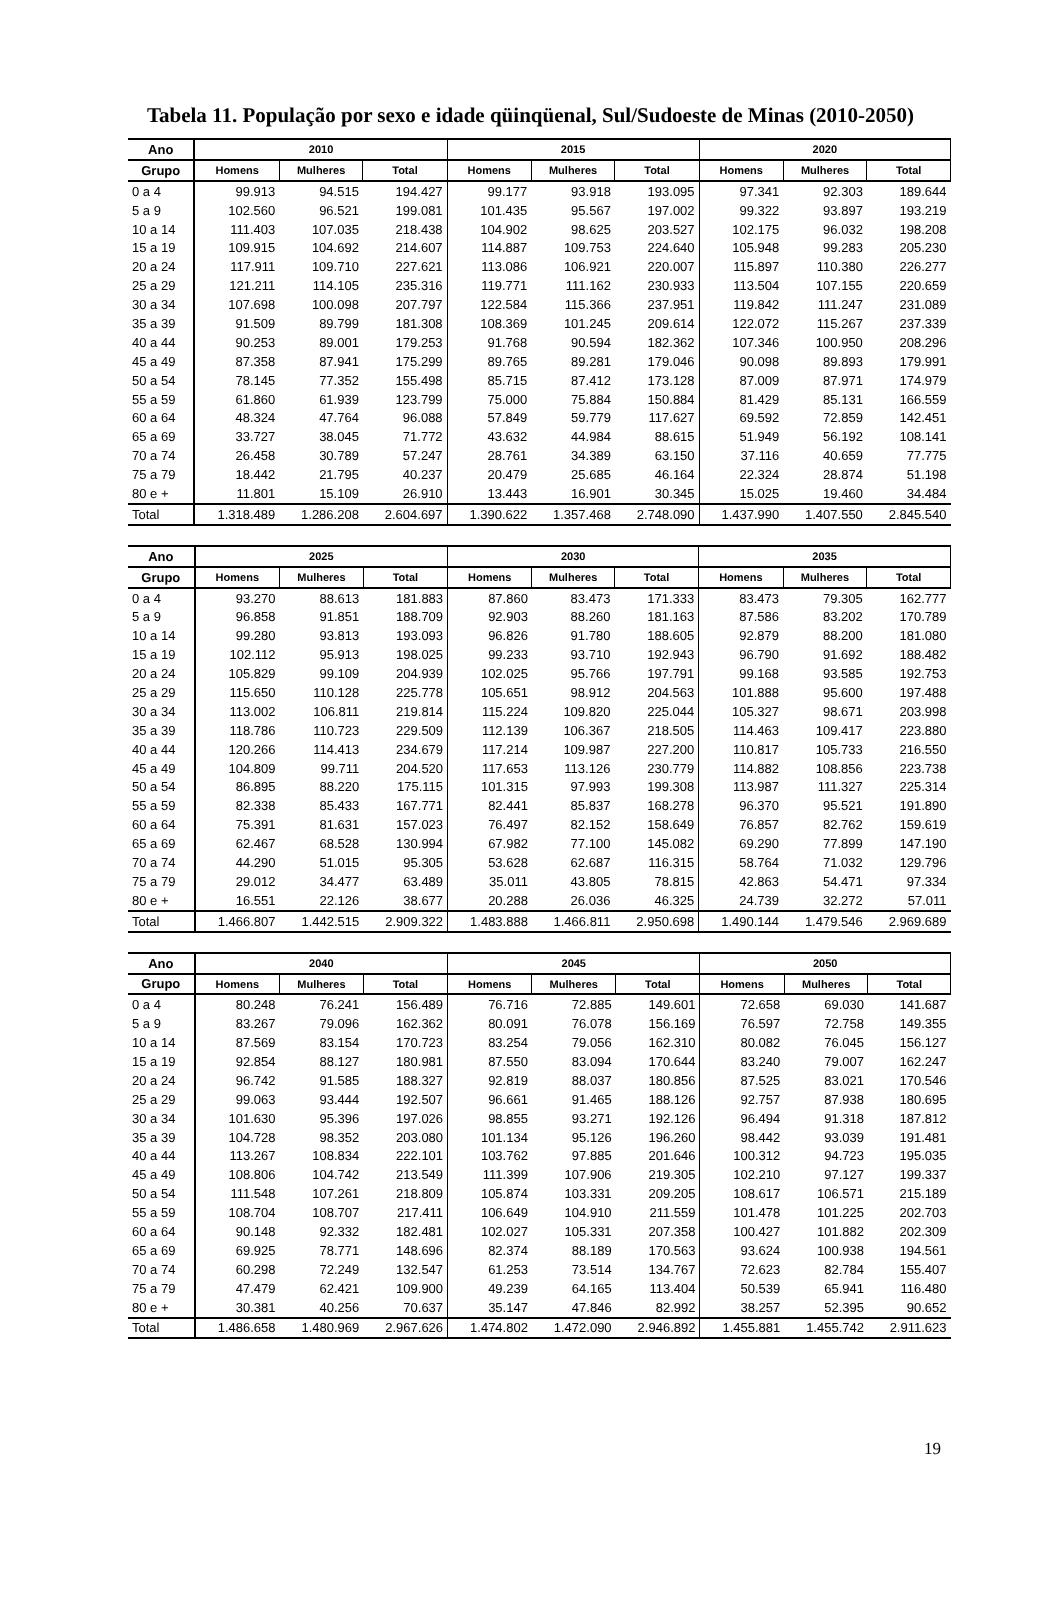Tabela 11. População por sexo e idade qüinqüenal, Sul/Sudoeste de Minas (2010-2050)
| Ano | 2010 | | | 2015 | | | 2020 | | |
| --- | --- | --- | --- | --- | --- | --- | --- | --- | --- |
| Grupo | Homens | Mulheres | Total | Homens | Mulheres | Total | Homens | Mulheres | Total |
| 0 a 4 | 99.913 | 94.515 | 194.427 | 99.177 | 93.918 | 193.095 | 97.341 | 92.303 | 189.644 |
| 5 a 9 | 102.560 | 96.521 | 199.081 | 101.435 | 95.567 | 197.002 | 99.322 | 93.897 | 193.219 |
| 10 a 14 | 111.403 | 107.035 | 218.438 | 104.902 | 98.625 | 203.527 | 102.175 | 96.032 | 198.208 |
| 15 a 19 | 109.915 | 104.692 | 214.607 | 114.887 | 109.753 | 224.640 | 105.948 | 99.283 | 205.230 |
| 20 a 24 | 117.911 | 109.710 | 227.621 | 113.086 | 106.921 | 220.007 | 115.897 | 110.380 | 226.277 |
| 25 a 29 | 121.211 | 114.105 | 235.316 | 119.771 | 111.162 | 230.933 | 113.504 | 107.155 | 220.659 |
| 30 a 34 | 107.698 | 100.098 | 207.797 | 122.584 | 115.366 | 237.951 | 119.842 | 111.247 | 231.089 |
| 35 a 39 | 91.509 | 89.799 | 181.308 | 108.369 | 101.245 | 209.614 | 122.072 | 115.267 | 237.339 |
| 40 a 44 | 90.253 | 89.001 | 179.253 | 91.768 | 90.594 | 182.362 | 107.346 | 100.950 | 208.296 |
| 45 a 49 | 87.358 | 87.941 | 175.299 | 89.765 | 89.281 | 179.046 | 90.098 | 89.893 | 179.991 |
| 50 a 54 | 78.145 | 77.352 | 155.498 | 85.715 | 87.412 | 173.128 | 87.009 | 87.971 | 174.979 |
| 55 a 59 | 61.860 | 61.939 | 123.799 | 75.000 | 75.884 | 150.884 | 81.429 | 85.131 | 166.559 |
| 60 a 64 | 48.324 | 47.764 | 96.088 | 57.849 | 59.779 | 117.627 | 69.592 | 72.859 | 142.451 |
| 65 a 69 | 33.727 | 38.045 | 71.772 | 43.632 | 44.984 | 88.615 | 51.949 | 56.192 | 108.141 |
| 70 a 74 | 26.458 | 30.789 | 57.247 | 28.761 | 34.389 | 63.150 | 37.116 | 40.659 | 77.775 |
| 75 a 79 | 18.442 | 21.795 | 40.237 | 20.479 | 25.685 | 46.164 | 22.324 | 28.874 | 51.198 |
| 80 e + | 11.801 | 15.109 | 26.910 | 13.443 | 16.901 | 30.345 | 15.025 | 19.460 | 34.484 |
| Total | 1.318.489 | 1.286.208 | 2.604.697 | 1.390.622 | 1.357.468 | 2.748.090 | 1.437.990 | 1.407.550 | 2.845.540 |
| Ano | 2025 | | | 2030 | | | 2035 | | |
| --- | --- | --- | --- | --- | --- | --- | --- | --- | --- |
| Grupo | Homens | Mulheres | Total | Homens | Mulheres | Total | Homens | Mulheres | Total |
| 0 a 4 | 93.270 | 88.613 | 181.883 | 87.860 | 83.473 | 171.333 | 83.473 | 79.305 | 162.777 |
| 5 a 9 | 96.858 | 91.851 | 188.709 | 92.903 | 88.260 | 181.163 | 87.586 | 83.202 | 170.789 |
| 10 a 14 | 99.280 | 93.813 | 193.093 | 96.826 | 91.780 | 188.605 | 92.879 | 88.200 | 181.080 |
| 15 a 19 | 102.112 | 95.913 | 198.025 | 99.233 | 93.710 | 192.943 | 96.790 | 91.692 | 188.482 |
| 20 a 24 | 105.829 | 99.109 | 204.939 | 102.025 | 95.766 | 197.791 | 99.168 | 93.585 | 192.753 |
| 25 a 29 | 115.650 | 110.128 | 225.778 | 105.651 | 98.912 | 204.563 | 101.888 | 95.600 | 197.488 |
| 30 a 34 | 113.002 | 106.811 | 219.814 | 115.224 | 109.820 | 225.044 | 105.327 | 98.671 | 203.998 |
| 35 a 39 | 118.786 | 110.723 | 229.509 | 112.139 | 106.367 | 218.505 | 114.463 | 109.417 | 223.880 |
| 40 a 44 | 120.266 | 114.413 | 234.679 | 117.214 | 109.987 | 227.200 | 110.817 | 105.733 | 216.550 |
| 45 a 49 | 104.809 | 99.711 | 204.520 | 117.653 | 113.126 | 230.779 | 114.882 | 108.856 | 223.738 |
| 50 a 54 | 86.895 | 88.220 | 175.115 | 101.315 | 97.993 | 199.308 | 113.987 | 111.327 | 225.314 |
| 55 a 59 | 82.338 | 85.433 | 167.771 | 82.441 | 85.837 | 168.278 | 96.370 | 95.521 | 191.890 |
| 60 a 64 | 75.391 | 81.631 | 157.023 | 76.497 | 82.152 | 158.649 | 76.857 | 82.762 | 159.619 |
| 65 a 69 | 62.467 | 68.528 | 130.994 | 67.982 | 77.100 | 145.082 | 69.290 | 77.899 | 147.190 |
| 70 a 74 | 44.290 | 51.015 | 95.305 | 53.628 | 62.687 | 116.315 | 58.764 | 71.032 | 129.796 |
| 75 a 79 | 29.012 | 34.477 | 63.489 | 35.011 | 43.805 | 78.815 | 42.863 | 54.471 | 97.334 |
| 80 e + | 16.551 | 22.126 | 38.677 | 20.288 | 26.036 | 46.325 | 24.739 | 32.272 | 57.011 |
| Total | 1.466.807 | 1.442.515 | 2.909.322 | 1.483.888 | 1.466.811 | 2.950.698 | 1.490.144 | 1.479.546 | 2.969.689 |
| Ano | 2040 | | | 2045 | | | 2050 | | |
| --- | --- | --- | --- | --- | --- | --- | --- | --- | --- |
| Grupo | Homens | Mulheres | Total | Homens | Mulheres | Total | Homens | Mulheres | Total |
| 0 a 4 | 80.248 | 76.241 | 156.489 | 76.716 | 72.885 | 149.601 | 72.658 | 69.030 | 141.687 |
| 5 a 9 | 83.267 | 79.096 | 162.362 | 80.091 | 76.078 | 156.169 | 76.597 | 72.758 | 149.355 |
| 10 a 14 | 87.569 | 83.154 | 170.723 | 83.254 | 79.056 | 162.310 | 80.082 | 76.045 | 156.127 |
| 15 a 19 | 92.854 | 88.127 | 180.981 | 87.550 | 83.094 | 170.644 | 83.240 | 79.007 | 162.247 |
| 20 a 24 | 96.742 | 91.585 | 188.327 | 92.819 | 88.037 | 180.856 | 87.525 | 83.021 | 170.546 |
| 25 a 29 | 99.063 | 93.444 | 192.507 | 96.661 | 91.465 | 188.126 | 92.757 | 87.938 | 180.695 |
| 30 a 34 | 101.630 | 95.396 | 197.026 | 98.855 | 93.271 | 192.126 | 96.494 | 91.318 | 187.812 |
| 35 a 39 | 104.728 | 98.352 | 203.080 | 101.134 | 95.126 | 196.260 | 98.442 | 93.039 | 191.481 |
| 40 a 44 | 113.267 | 108.834 | 222.101 | 103.762 | 97.885 | 201.646 | 100.312 | 94.723 | 195.035 |
| 45 a 49 | 108.806 | 104.742 | 213.549 | 111.399 | 107.906 | 219.305 | 102.210 | 97.127 | 199.337 |
| 50 a 54 | 111.548 | 107.261 | 218.809 | 105.874 | 103.331 | 209.205 | 108.617 | 106.571 | 215.189 |
| 55 a 59 | 108.704 | 108.707 | 217.411 | 106.649 | 104.910 | 211.559 | 101.478 | 101.225 | 202.703 |
| 60 a 64 | 90.148 | 92.332 | 182.481 | 102.027 | 105.331 | 207.358 | 100.427 | 101.882 | 202.309 |
| 65 a 69 | 69.925 | 78.771 | 148.696 | 82.374 | 88.189 | 170.563 | 93.624 | 100.938 | 194.561 |
| 70 a 74 | 60.298 | 72.249 | 132.547 | 61.253 | 73.514 | 134.767 | 72.623 | 82.784 | 155.407 |
| 75 a 79 | 47.479 | 62.421 | 109.900 | 49.239 | 64.165 | 113.404 | 50.539 | 65.941 | 116.480 |
| 80 e + | 30.381 | 40.256 | 70.637 | 35.147 | 47.846 | 82.992 | 38.257 | 52.395 | 90.652 |
| Total | 1.486.658 | 1.480.969 | 2.967.626 | 1.474.802 | 1.472.090 | 2.946.892 | 1.455.881 | 1.455.742 | 2.911.623 |
19